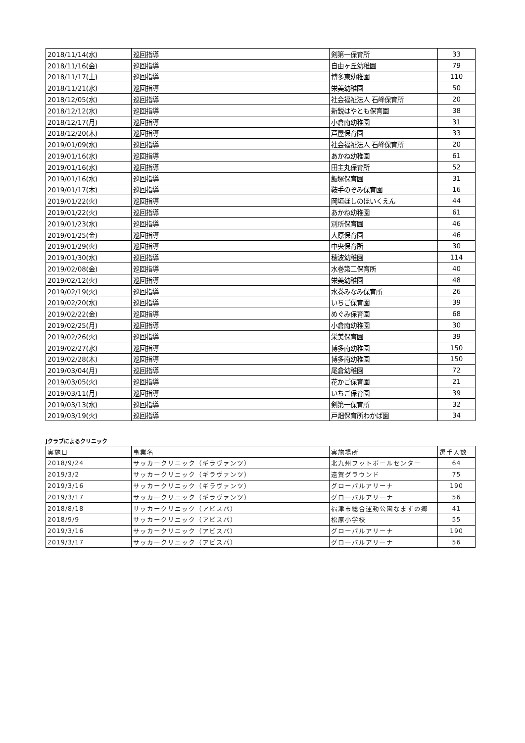| 2018/11/14(水) | 巡回指導 | 剣第一保育所 | 33 |
| 2018/11/16(金) | 巡回指導 | 自由ヶ丘幼稚園 | 79 |
| 2018/11/17(土) | 巡回指導 | 博多東幼稚園 | 110 |
| 2018/11/21(水) | 巡回指導 | 栄美幼稚園 | 50 |
| 2018/12/05(水) | 巡回指導 | 社会福祉法人 石峰保育所 | 20 |
| 2018/12/12(水) | 巡回指導 | 新鋭はやとも保育園 | 38 |
| 2018/12/17(月) | 巡回指導 | 小倉南幼稚園 | 31 |
| 2018/12/20(木) | 巡回指導 | 芦屋保育園 | 33 |
| 2019/01/09(水) | 巡回指導 | 社会福祉法人 石峰保育所 | 20 |
| 2019/01/16(水) | 巡回指導 | あかね幼稚園 | 61 |
| 2019/01/16(水) | 巡回指導 | 田主丸保育所 | 52 |
| 2019/01/16(水) | 巡回指導 | 飯塚保育園 | 31 |
| 2019/01/17(木) | 巡回指導 | 鞍手のぞみ保育園 | 16 |
| 2019/01/22(火) | 巡回指導 | 岡垣ほしのほいくえん | 44 |
| 2019/01/22(火) | 巡回指導 | あかね幼稚園 | 61 |
| 2019/01/23(水) | 巡回指導 | 別所保育園 | 46 |
| 2019/01/25(金) | 巡回指導 | 大原保育園 | 46 |
| 2019/01/29(火) | 巡回指導 | 中央保育所 | 30 |
| 2019/01/30(水) | 巡回指導 | 穂波幼稚園 | 114 |
| 2019/02/08(金) | 巡回指導 | 水巻第二保育所 | 40 |
| 2019/02/12(火) | 巡回指導 | 栄美幼稚園 | 48 |
| 2019/02/19(火) | 巡回指導 | 水巻みなみ保育所 | 26 |
| 2019/02/20(水) | 巡回指導 | いちご保育園 | 39 |
| 2019/02/22(金) | 巡回指導 | めぐみ保育園 | 68 |
| 2019/02/25(月) | 巡回指導 | 小倉南幼稚園 | 30 |
| 2019/02/26(火) | 巡回指導 | 栄美保育園 | 39 |
| 2019/02/27(水) | 巡回指導 | 博多南幼稚園 | 150 |
| 2019/02/28(木) | 巡回指導 | 博多南幼稚園 | 150 |
| 2019/03/04(月) | 巡回指導 | 尾倉幼稚園 | 72 |
| 2019/03/05(火) | 巡回指導 | 花かご保育園 | 21 |
| 2019/03/11(月) | 巡回指導 | いちご保育園 | 39 |
| 2019/03/13(水) | 巡回指導 | 剣第一保育所 | 32 |
| 2019/03/19(火) | 巡回指導 | 戸畑保育所わかば園 | 34 |
Jクラブによるクリニック
| 実施日 | 事業名 | 実施場所 | 選手人数 |
| --- | --- | --- | --- |
| 2018/9/24 | サッカークリニック（ギラヴァンツ） | 北九州フットボールセンター | 64 |
| 2019/3/2 | サッカークリニック（ギラヴァンツ） | 遠賀グラウンド | 75 |
| 2019/3/16 | サッカークリニック（ギラヴァンツ） | グローバルアリーナ | 190 |
| 2019/3/17 | サッカークリニック（ギラヴァンツ） | グローバルアリーナ | 56 |
| 2018/8/18 | サッカークリニック（アビスパ） | 福津市総合運動公園なまずの郷 | 41 |
| 2018/9/9 | サッカークリニック（アビスパ） | 松原小学校 | 55 |
| 2019/3/16 | サッカークリニック（アビスパ） | グローバルアリーナ | 190 |
| 2019/3/17 | サッカークリニック（アビスパ） | グローバルアリーナ | 56 |